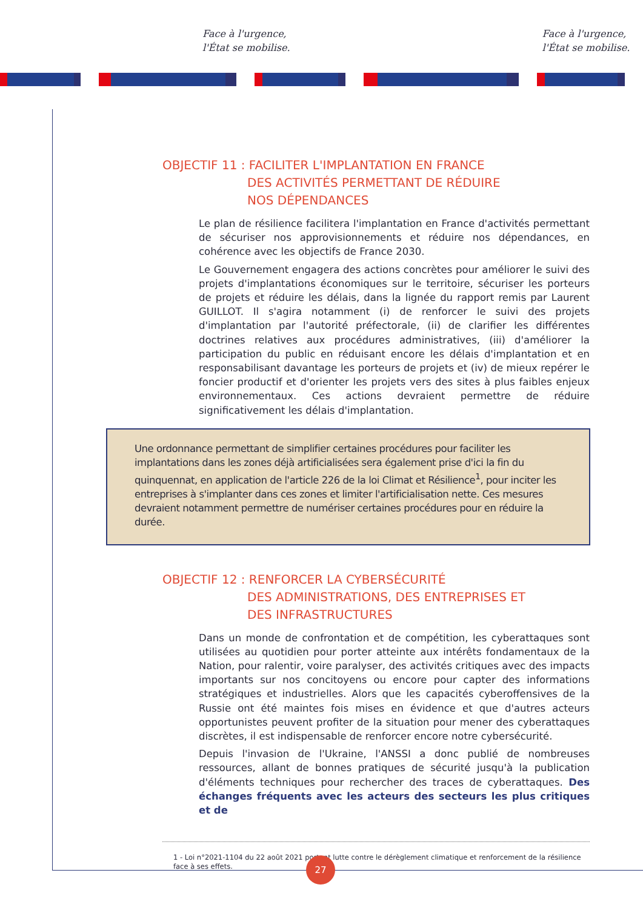Face à l'urgence,
l'État se mobilise.
Face à l'urgence,
l'État se mobilise.
OBJECTIF 11 : FACILITER L'IMPLANTATION EN FRANCE
DES ACTIVITÉS PERMETTANT DE RÉDUIRE
NOS DÉPENDANCES
Le plan de résilience facilitera l'implantation en France d'activités permettant de sécuriser nos approvisionnements et réduire nos dépendances, en cohérence avec les objectifs de France 2030.
Le Gouvernement engagera des actions concrètes pour améliorer le suivi des projets d'implantations économiques sur le territoire, sécuriser les porteurs de projets et réduire les délais, dans la lignée du rapport remis par Laurent GUILLOT. Il s'agira notamment (i) de renforcer le suivi des projets d'implantation par l'autorité préfectorale, (ii) de clarifier les différentes doctrines relatives aux procédures administratives, (iii) d'améliorer la participation du public en réduisant encore les délais d'implantation et en responsabilisant davantage les porteurs de projets et (iv) de mieux repérer le foncier productif et d'orienter les projets vers des sites à plus faibles enjeux environnementaux. Ces actions devraient permettre de réduire significativement les délais d'implantation.
Une ordonnance permettant de simplifier certaines procédures pour faciliter les implantations dans les zones déjà artificialisées sera également prise d'ici la fin du quinquennat, en application de l'article 226 de la loi Climat et Résilience<sup>1</sup>, pour inciter les entreprises à s'implanter dans ces zones et limiter l'artificialisation nette. Ces mesures devraient notamment permettre de numériser certaines procédures pour en réduire la durée.
OBJECTIF 12 : RENFORCER LA CYBERSÉCURITÉ
DES ADMINISTRATIONS, DES ENTREPRISES ET
DES INFRASTRUCTURES
Dans un monde de confrontation et de compétition, les cyberattaques sont utilisées au quotidien pour porter atteinte aux intérêts fondamentaux de la Nation, pour ralentir, voire paralyser, des activités critiques avec des impacts importants sur nos concitoyens ou encore pour capter des informations stratégiques et industrielles. Alors que les capacités cyberoffensives de la Russie ont été maintes fois mises en évidence et que d'autres acteurs opportunistes peuvent profiter de la situation pour mener des cyberattaques discrètes, il est indispensable de renforcer encore notre cybersécurité.
Depuis l'invasion de l'Ukraine, l'ANSSI a donc publié de nombreuses ressources, allant de bonnes pratiques de sécurité jusqu'à la publication d'éléments techniques pour rechercher des traces de cyberattaques. Des échanges fréquents avec les acteurs des secteurs les plus critiques et de
1 - Loi n°2021-1104 du 22 août 2021 portant lutte contre le dérèglement climatique et renforcement de la résilience face à ses effets.
27